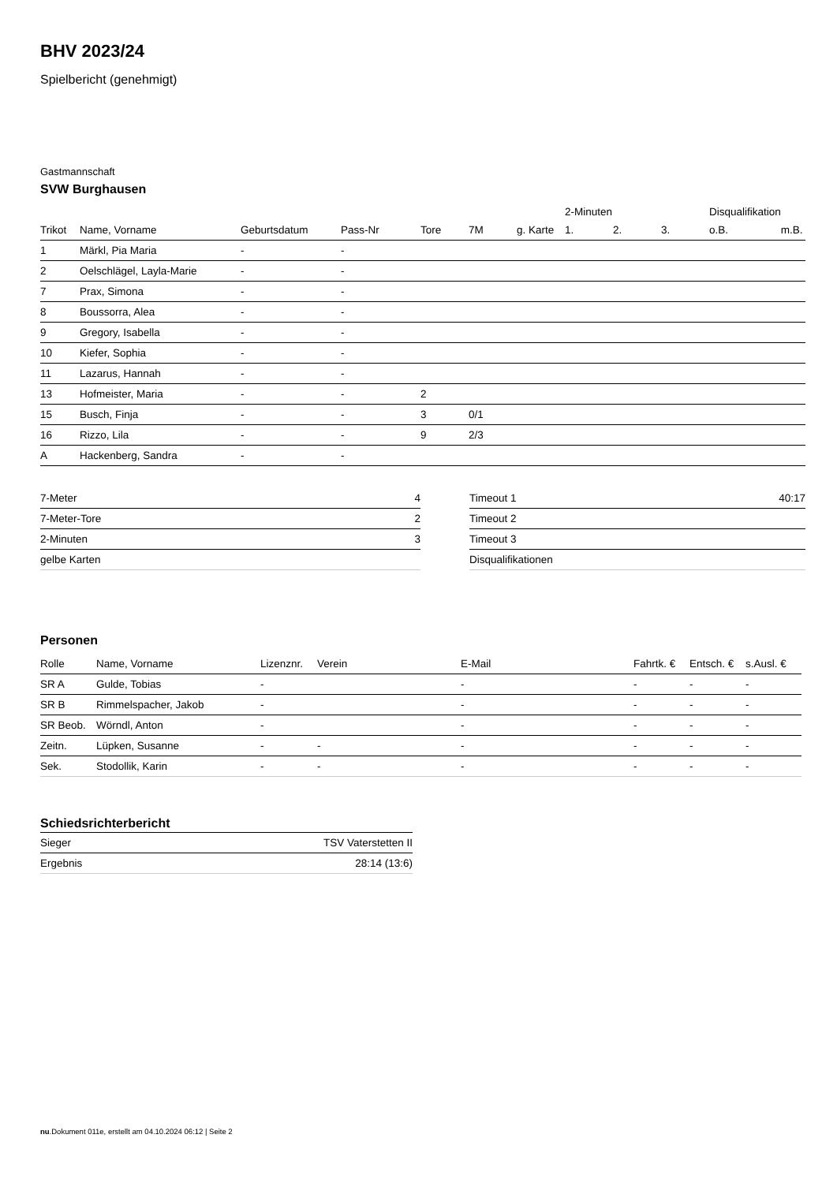BHV 2023/24
Spielbericht (genehmigt)
Gastmannschaft
SVW Burghausen
| | | | | | | | 2-Minuten | | | Disqualifikation | |
| --- | --- | --- | --- | --- | --- | --- | --- | --- | --- | --- | --- |
| Trikot | Name, Vorname | Geburtsdatum | Pass-Nr | Tore | 7M | g. Karte | 1. | 2. | 3. | o.B. | m.B. |
| 1 | Märkl, Pia Maria | - | - | | | | | | | | |
| 2 | Oelschlägel, Layla-Marie | - | - | | | | | | | | |
| 7 | Prax, Simona | - | - | | | | | | | | |
| 8 | Boussorra, Alea | - | - | | | | | | | | |
| 9 | Gregory, Isabella | - | - | | | | | | | | |
| 10 | Kiefer, Sophia | - | - | | | | | | | | |
| 11 | Lazarus, Hannah | - | - | | | | | | | | |
| 13 | Hofmeister, Maria | - | - | 2 | | | | | | | |
| 15 | Busch, Finja | - | - | 3 | 0/1 | | | | | | |
| 16 | Rizzo, Lila | - | - | 9 | 2/3 | | | | | | |
| A | Hackenberg, Sandra | - | - | | | | | | | | |
| 7-Meter | 4 |
| 7-Meter-Tore | 2 |
| 2-Minuten | 3 |
| gelbe Karten | |
| Timeout 1 | 40:17 |
| Timeout 2 | |
| Timeout 3 | |
| Disqualifikationen | |
Personen
| Rolle | Name, Vorname | Lizenznr. | Verein | E-Mail | Fahrtk. € | Entsch. € | s.Ausl. € |
| --- | --- | --- | --- | --- | --- | --- | --- |
| SR A | Gulde, Tobias | - | | - | - | - | - |
| SR B | Rimmelspacher, Jakob | - | | - | - | - | - |
| SR Beob. | Wörndl, Anton | - | | - | - | - | - |
| Zeitn. | Lüpken, Susanne | - | - | - | - | - | - |
| Sek. | Stodollik, Karin | - | - | - | - | - | - |
Schiedsrichterbericht
| Sieger | TSV Vaterstetten II |
| Ergebnis | 28:14 (13:6) |
nu.Dokument 011e, erstellt am 04.10.2024 06:12 | Seite 2